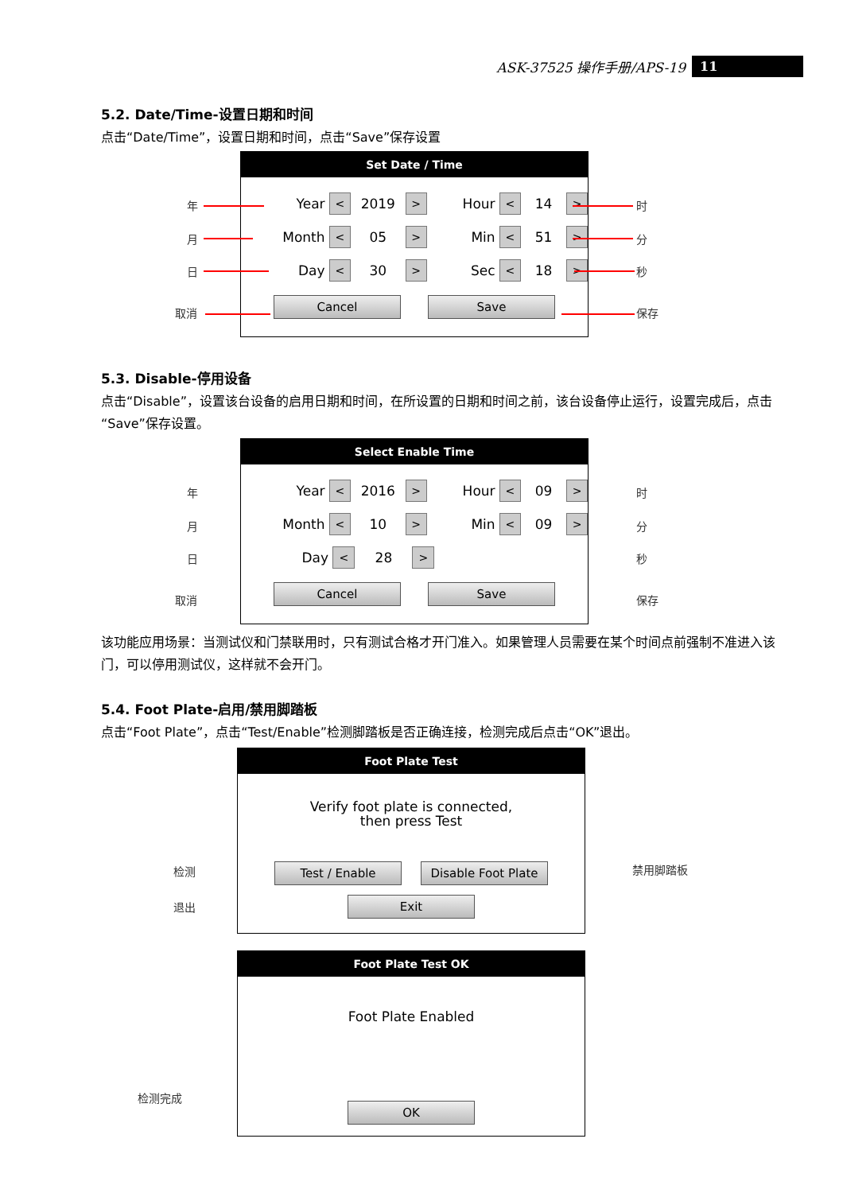ASK-37525 操作手册/APS-19 11
5.2. Date/Time-设置日期和时间
点击“Date/Time”，设置日期和时间，点击“Save”保存设置
Set Date / Time
Year < 2019 > Hour < 14 >
Month < 05 > Min < 51 >
Day < 30 > Sec < 18 >
Cancel Save
年
月
日
取消
时
分
秒
保存
5.3. Disable-停用设备
点击“Disable”，设置该台设备的启用日期和时间，在所设置的日期和时间之前，该台设备停止运行，设置完成后，点击“Save”保存设置。
Select Enable Time
Year < 2016 > Hour < 09 >
Month < 10 > Min < 09 >
Day < 28 >
Cancel Save
年
月
日
取消
时
分
秒
保存
该功能应用场景：当测试仪和门禁联用时，只有测试合格才开门准入。如果管理人员需要在某个时间点前强制不准进入该门，可以停用测试仪，这样就不会开门。
5.4. Foot Plate-启用/禁用脚踏板
点击“Foot Plate”，点击“Test/Enable”检测脚踏板是否正确连接，检测完成后点击“OK”退出。
Foot Plate Test
Verify foot plate is connected,
then press Test
Test / Enable Disable Foot Plate
Exit
检测
退出
禁用脚踏板
Foot Plate Test OK
Foot Plate Enabled
OK
检测完成